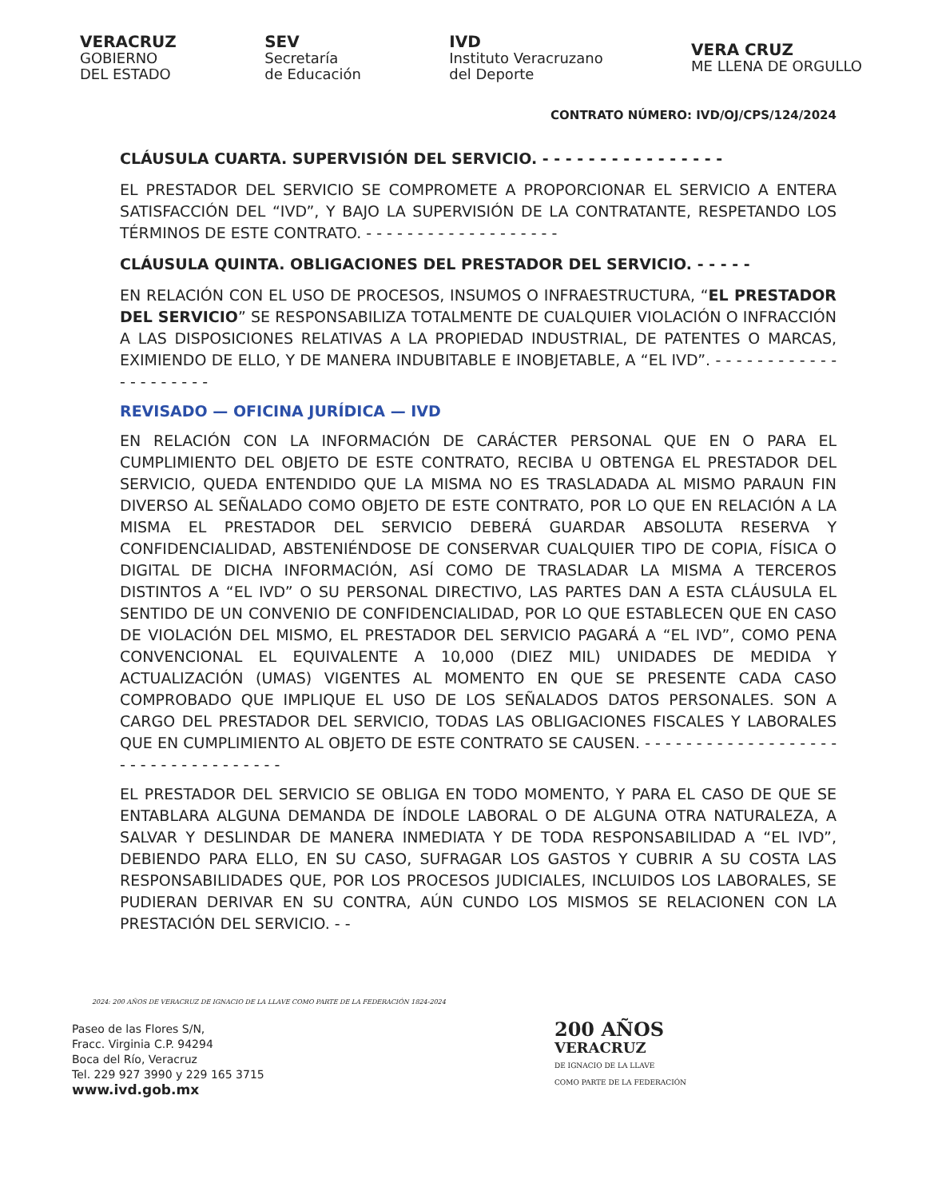VERACRUZ
GOBIERNO
DEL ESTADO
SEV
Secretaría
de Educación
IVD
Instituto Veracruzano
del Deporte
VERA CRUZ
ME LLENA DE ORGULLO
CONTRATO NÚMERO: IVD/OJ/CPS/124/2024
CLÁUSULA CUARTA. SUPERVISIÓN DEL SERVICIO. - - - - - - - - - - - - - - - -
EL PRESTADOR DEL SERVICIO SE COMPROMETE A PROPORCIONAR EL SERVICIO A ENTERA SATISFACCIÓN DEL “IVD”, Y BAJO LA SUPERVISIÓN DE LA CONTRATANTE, RESPETANDO LOS TÉRMINOS DE ESTE CONTRATO. - - - - - - - - - - - - - - - - - - -
CLÁUSULA QUINTA. OBLIGACIONES DEL PRESTADOR DEL SERVICIO. - - - - -
EN RELACIÓN CON EL USO DE PROCESOS, INSUMOS O INFRAESTRUCTURA, “EL PRESTADOR DEL SERVICIO” SE RESPONSABILIZA TOTALMENTE DE CUALQUIER VIOLACIÓN O INFRACCIÓN A LAS DISPOSICIONES RELATIVAS A LA PROPIEDAD INDUSTRIAL, DE PATENTES O MARCAS, EXIMIENDO DE ELLO, Y DE MANERA INDUBITABLE E INOBJETABLE, A “EL IVD”. - - - - - - - - - - - - - - - - - - - - -
REVISADO — OFICINA JURÍDICA — IVD
EN RELACIÓN CON LA INFORMACIÓN DE CARÁCTER PERSONAL QUE EN O PARA EL CUMPLIMIENTO DEL OBJETO DE ESTE CONTRATO, RECIBA U OBTENGA EL PRESTADOR DEL SERVICIO, QUEDA ENTENDIDO QUE LA MISMA NO ES TRASLADADA AL MISMO PARAUN FIN DIVERSO AL SEÑALADO COMO OBJETO DE ESTE CONTRATO, POR LO QUE EN RELACIÓN A LA MISMA EL PRESTADOR DEL SERVICIO DEBERÁ GUARDAR ABSOLUTA RESERVA Y CONFIDENCIALIDAD, ABSTENIÉNDOSE DE CONSERVAR CUALQUIER TIPO DE COPIA, FÍSICA O DIGITAL DE DICHA INFORMACIÓN, ASÍ COMO DE TRASLADAR LA MISMA A TERCEROS DISTINTOS A “EL IVD” O SU PERSONAL DIRECTIVO, LAS PARTES DAN A ESTA CLÁUSULA EL SENTIDO DE UN CONVENIO DE CONFIDENCIALIDAD, POR LO QUE ESTABLECEN QUE EN CASO DE VIOLACIÓN DEL MISMO, EL PRESTADOR DEL SERVICIO PAGARÁ A “EL IVD”, COMO PENA CONVENCIONAL EL EQUIVALENTE A 10,000 (DIEZ MIL) UNIDADES DE MEDIDA Y ACTUALIZACIÓN (UMAS) VIGENTES AL MOMENTO EN QUE SE PRESENTE CADA CASO COMPROBADO QUE IMPLIQUE EL USO DE LOS SEÑALADOS DATOS PERSONALES. SON A CARGO DEL PRESTADOR DEL SERVICIO, TODAS LAS OBLIGACIONES FISCALES Y LABORALES QUE EN CUMPLIMIENTO AL OBJETO DE ESTE CONTRATO SE CAUSEN. - - - - - - - - - - - - - - - - - - - - - - - - - - - - - - - - - - -
EL PRESTADOR DEL SERVICIO SE OBLIGA EN TODO MOMENTO, Y PARA EL CASO DE QUE SE ENTABLARA ALGUNA DEMANDA DE ÍNDOLE LABORAL O DE ALGUNA OTRA NATURALEZA, A SALVAR Y DESLINDAR DE MANERA INMEDIATA Y DE TODA RESPONSABILIDAD A “EL IVD”, DEBIENDO PARA ELLO, EN SU CASO, SUFRAGAR LOS GASTOS Y CUBRIR A SU COSTA LAS RESPONSABILIDADES QUE, POR LOS PROCESOS JUDICIALES, INCLUIDOS LOS LABORALES, SE PUDIERAN DERIVAR EN SU CONTRA, AÚN CUNDO LOS MISMOS SE RELACIONEN CON LA PRESTACIÓN DEL SERVICIO. - -
2024: 200 AÑOS DE VERACRUZ DE IGNACIO DE LA LLAVE COMO PARTE DE LA FEDERACIÓN 1824-2024
Paseo de las Flores S/N,
Fracc. Virginia C.P. 94294
Boca del Río, Veracruz
Tel. 229 927 3990 y 229 165 3715
www.ivd.gob.mx
200 AÑOS
VERACRUZ
DE IGNACIO DE LA LLAVE
COMO PARTE DE LA FEDERACIÓN